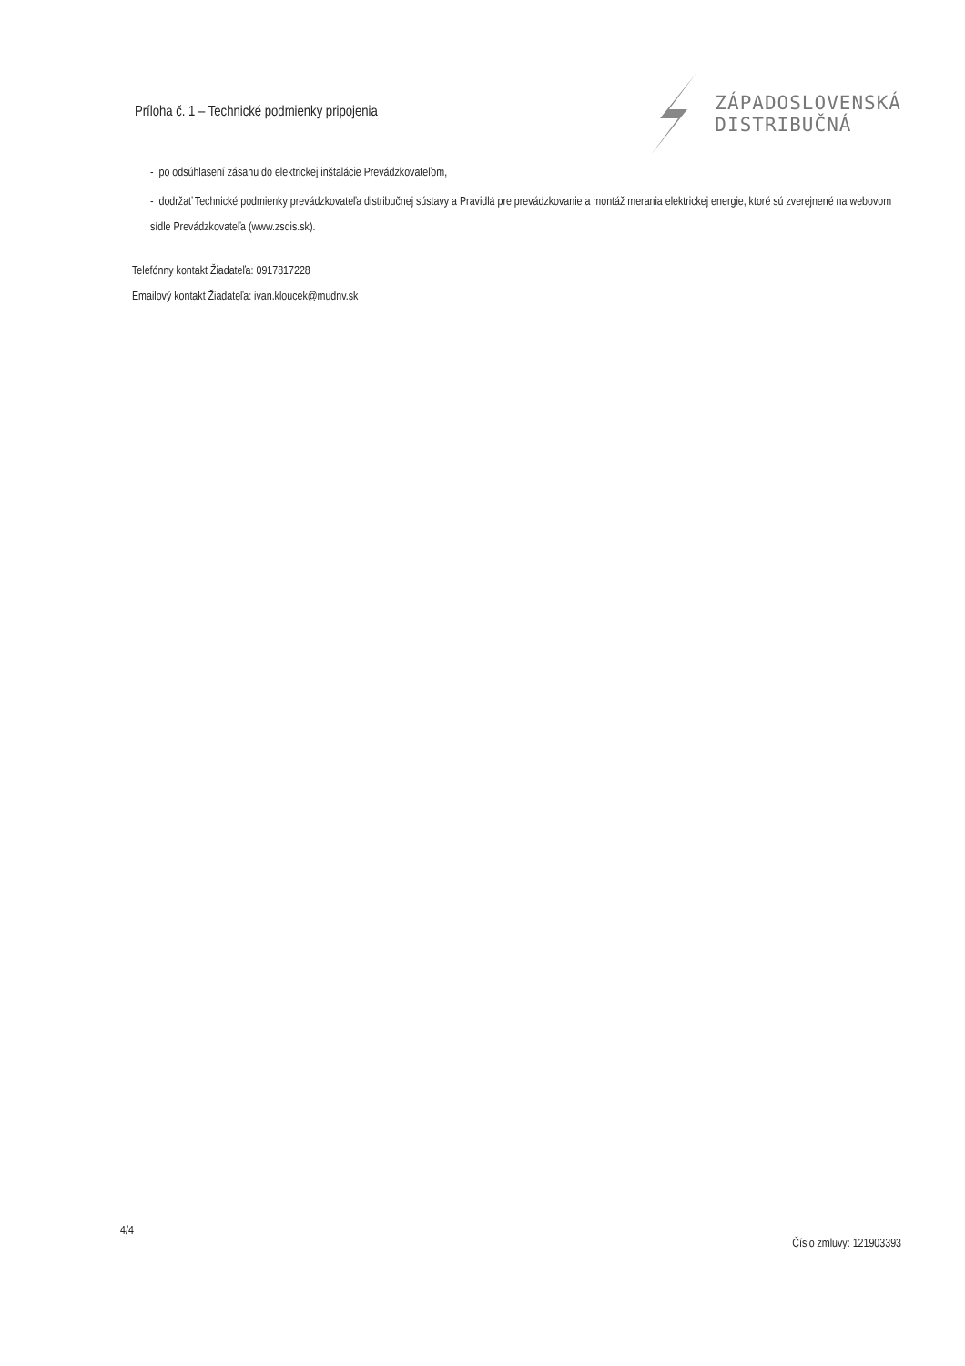Príloha č. 1 – Technické podmienky pripojenia
ZÁPADOSLOVENSKÁ
DISTRIBUČNÁ
- po odsúhlasení zásahu do elektrickej inštalácie Prevádzkovateľom,
- dodržať Technické podmienky prevádzkovateľa distribučnej sústavy a Pravidlá pre prevádzkovanie a montáž merania elektrickej energie, ktoré sú zverejnené na webovom sídle Prevádzkovateľa (www.zsdis.sk).
Telefónny kontakt Žiadateľa: 0917817228
Emailový kontakt Žiadateľa: ivan.kloucek@mudnv.sk
4/4 Číslo zmluvy: 121903393